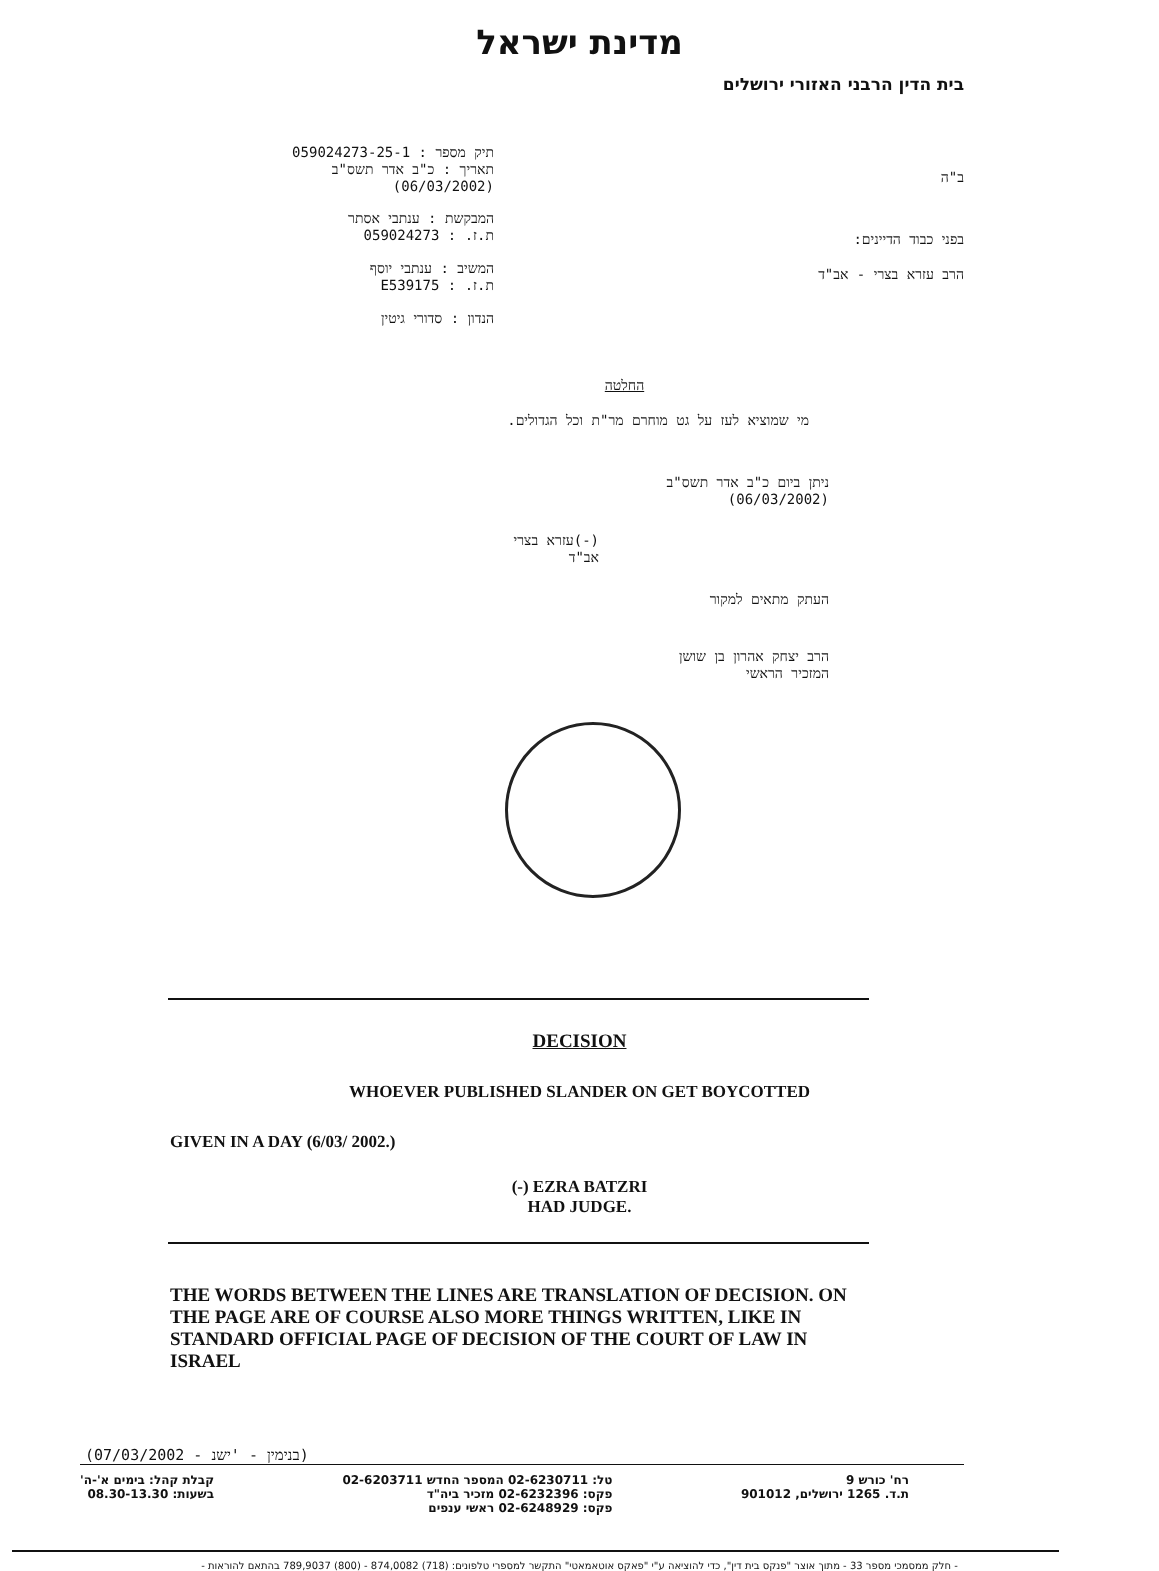מדינת ישראל
בית הדין הרבני האזורי ירושלים
ב"ה
בפני כבוד הדיינים:
הרב עזרא בצרי - אב"ד
תיק מספר : 059024273-25-1
תאריך : כ"ב אדר תשס"ב
(06/03/2002)
המבקשת : ענתבי אסתר
ת.ז. : 059024273
המשיב : ענתבי יוסף
ת.ז. : E539175
הנדון : סדורי גיטין
החלטה
מי שמוציא לעז על גט מוחרם מר"ת וכל הגדולים.
ניתן ביום כ"ב אדר תשס"ב
(06/03/2002)
(-)עזרא בצרי
אב"ד
העתק מתאים למקור
הרב יצחק אהרון בן שושן
המזכיר הראשי
DECISION
WHOEVER PUBLISHED SLANDER ON GET BOYCOTTED
GIVEN IN A DAY (6/03/ 2002.)
(-) EZRA BATZRI
HAD JUDGE.
THE WORDS BETWEEN THE LINES ARE TRANSLATION OF DECISION. ON THE PAGE ARE OF COURSE ALSO MORE THINGS WRITTEN, LIKE IN STANDARD OFFICIAL PAGE OF DECISION OF THE COURT OF LAW IN ISRAEL
(07/03/2002 - בנימין - 'ישנ)
רח' כורש 9
ת.ד. 1265 ירושלים, 901012
טל: 02-6230711 המספר החדש 02-6203711
פקס: 02-6232396 מזכיר ביה"ד
פקס: 02-6248929 ראשי ענפים
קבלת קהל: בימים א'-ה'
בשעות: 08.30-13.30
- חלק ממסמכי מספר 33 - מתוך אוצר "פנקס בית דין", כדי להוציאה ע"י "פאקס אוטאמאטי" התקשר למספרי טלפונים: (718) 874,0082 - (800) 789,9037 בהתאם להוראות -